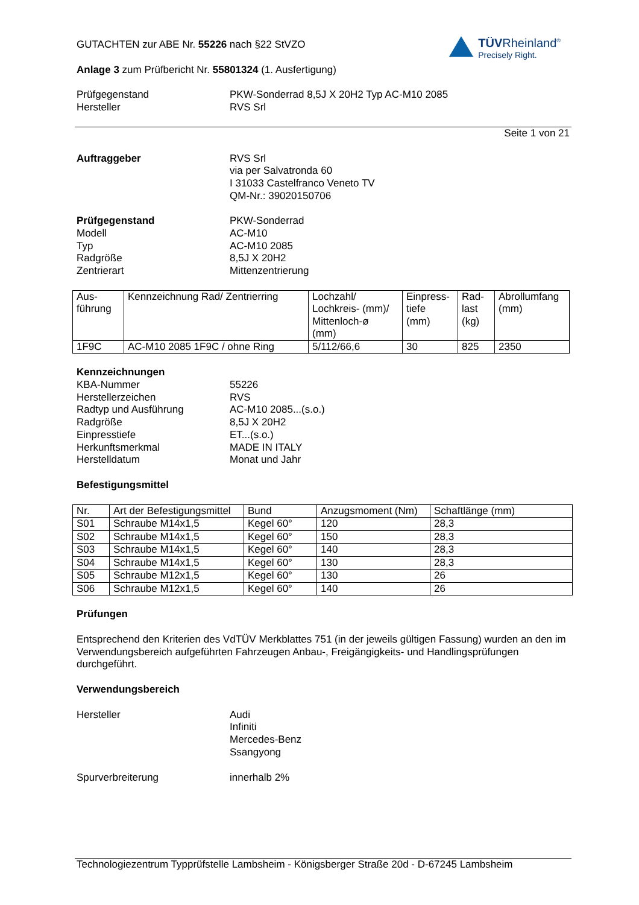TÜVRheinland<sup>®</sup>
Precisely Right.
GUTACHTEN zur ABE Nr. 55226 nach §22 StVZO
Anlage 3 zum Prüfbericht Nr. 55801324 (1. Ausfertigung)
Prüfgegenstand PKW-Sonderrad 8,5J X 20H2 Typ AC-M10 2085
Hersteller RVS Srl
Seite 1 von 21
Auftraggeber RVS Srl
via per Salvatronda 60
I 31033 Castelfranco Veneto TV
QM-Nr.: 39020150706
Prüfgegenstand PKW-Sonderrad
Modell AC-M10
Typ AC-M10 2085
Radgröße 8,5J X 20H2
Zentrierart Mittenzentrierung
| Aus- führung | Kennzeichnung Rad/ Zentrierring | Lochzahl/ Lochkreis- (mm)/ Mittenloch-ø (mm) | Einpress- tiefe (mm) | Rad- last (kg) | Abrollumfang (mm) |
| --- | --- | --- | --- | --- | --- |
| 1F9C | AC-M10 2085 1F9C / ohne Ring | 5/112/66,6 | 30 | 825 | 2350 |
Kennzeichnungen
KBA-Nummer 55226
Herstellerzeichen RVS
Radtyp und Ausführung AC-M10 2085...(s.o.)
Radgröße 8,5J X 20H2
Einpresstiefe ET...(s.o.)
Herkunftsmerkmal MADE IN ITALY
Herstelldatum Monat und Jahr
Befestigungsmittel
| Nr. | Art der Befestigungsmittel | Bund | Anzugsmoment (Nm) | Schaftlänge (mm) |
| --- | --- | --- | --- | --- |
| S01 | Schraube M14x1,5 | Kegel 60° | 120 | 28,3 |
| S02 | Schraube M14x1,5 | Kegel 60° | 150 | 28,3 |
| S03 | Schraube M14x1,5 | Kegel 60° | 140 | 28,3 |
| S04 | Schraube M14x1,5 | Kegel 60° | 130 | 28,3 |
| S05 | Schraube M12x1,5 | Kegel 60° | 130 | 26 |
| S06 | Schraube M12x1,5 | Kegel 60° | 140 | 26 |
Prüfungen
Entsprechend den Kriterien des VdTÜV Merkblattes 751 (in der jeweils gültigen Fassung) wurden an den im Verwendungsbereich aufgeführten Fahrzeugen Anbau-, Freigängigkeits- und Handlingsprüfungen durchgeführt.
Verwendungsbereich
Hersteller Audi
Infiniti
Mercedes-Benz
Ssangyong
Spurverbreiterung innerhalb 2%
Technologiezentrum Typprüfstelle Lambsheim - Königsberger Straße 20d - D-67245 Lambsheim